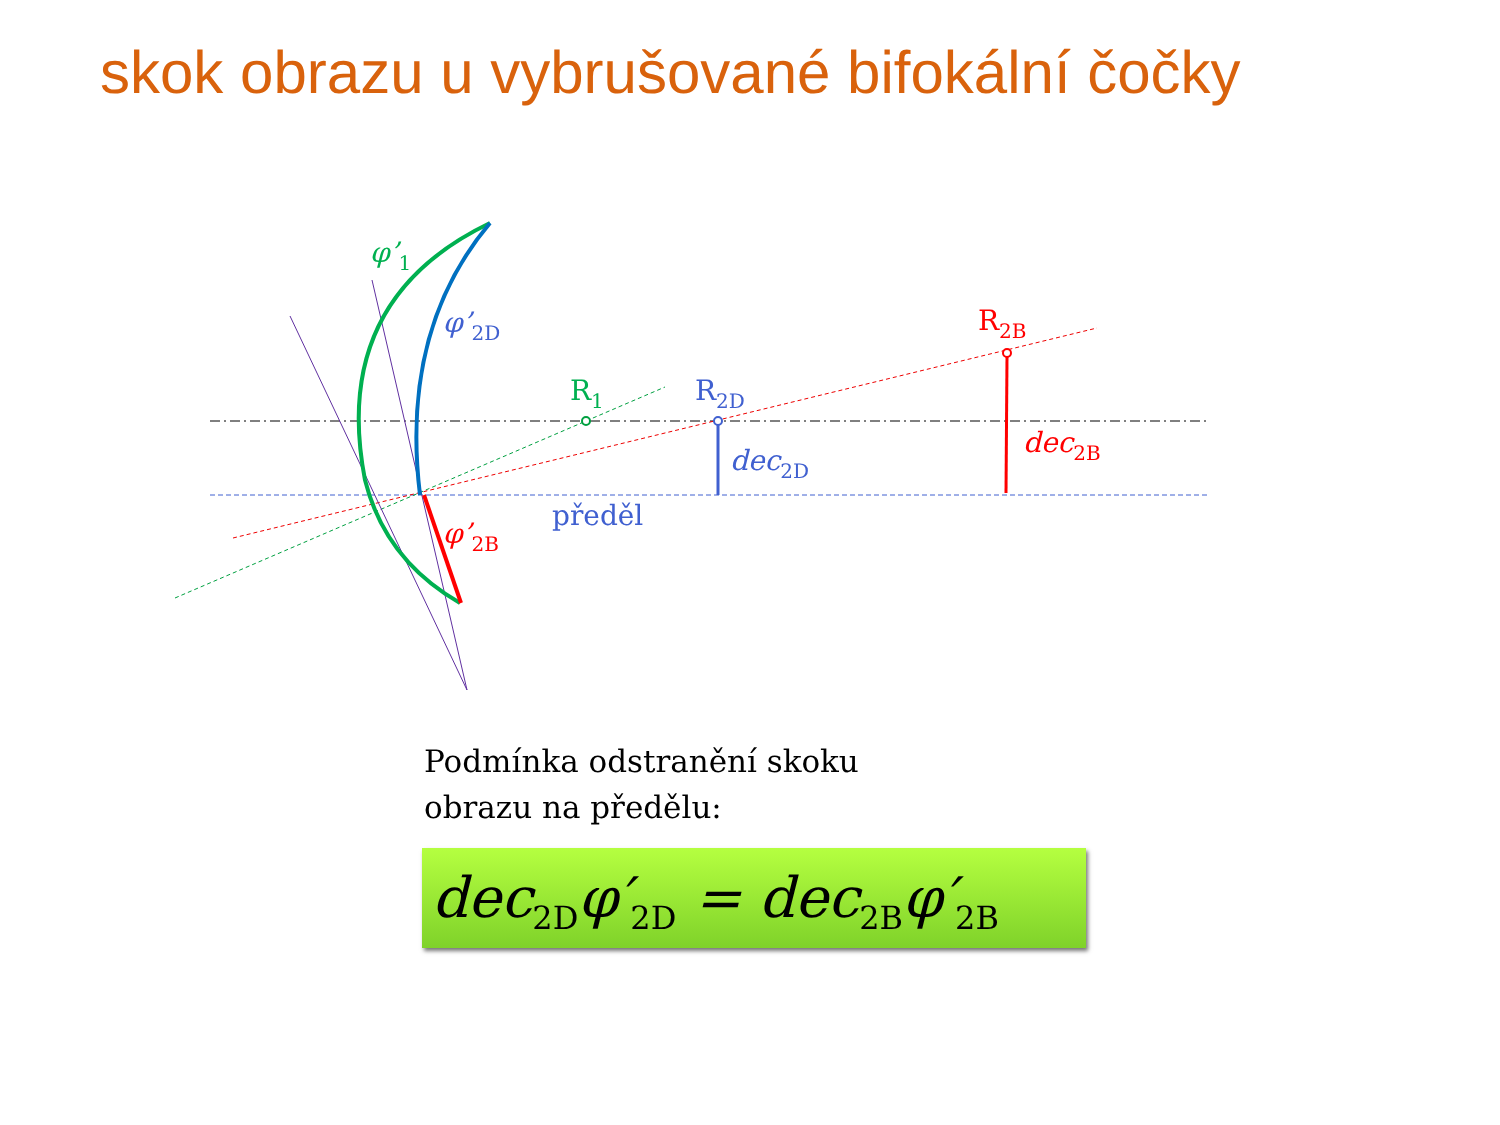skok obrazu u vybrušované bifokální čočky
φ’1
φ’2D
φ’2B
R1
R2D
R2B
dec2D
dec2B
předěl
Podmínka odstranění skoku
obrazu na předělu:
dec<sub>2D</sub>φ′<sub>2D</sub> = dec<sub>2B</sub>φ′<sub>2B</sub>